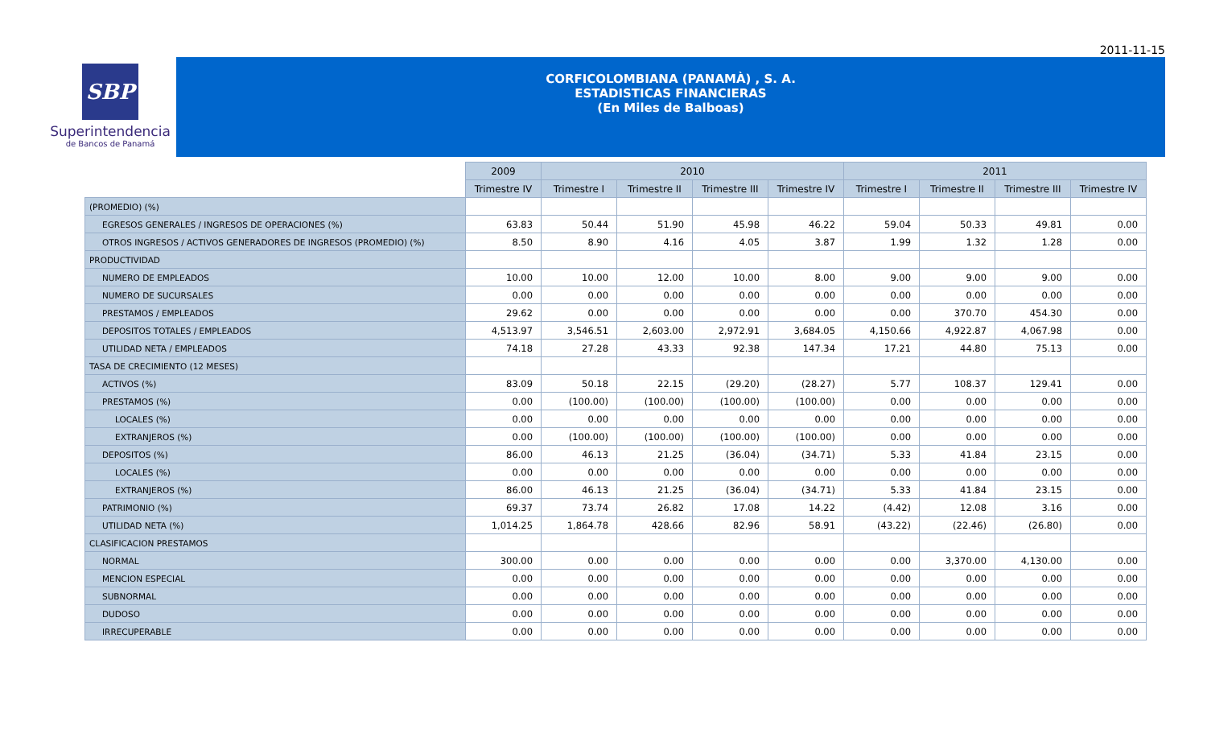2011-11-15
SBP
Superintendencia
de Bancos de Panamá
CORFICOLOMBIANA (PANAMÀ) , S. A.
ESTADISTICAS FINANCIERAS
(En Miles de Balboas)
| | 2009 | 2010 | | | | 2011 | | | |
| --- | --- | --- | --- | --- | --- | --- | --- | --- | --- |
| | Trimestre IV | Trimestre I | Trimestre II | Trimestre III | Trimestre IV | Trimestre I | Trimestre II | Trimestre III | Trimestre IV |
| (PROMEDIO) (%) | | | | | | | | | |
| EGRESOS GENERALES / INGRESOS DE OPERACIONES (%) | 63.83 | 50.44 | 51.90 | 45.98 | 46.22 | 59.04 | 50.33 | 49.81 | 0.00 |
| OTROS INGRESOS / ACTIVOS GENERADORES DE INGRESOS (PROMEDIO) (%) | 8.50 | 8.90 | 4.16 | 4.05 | 3.87 | 1.99 | 1.32 | 1.28 | 0.00 |
| PRODUCTIVIDAD | | | | | | | | | |
| NUMERO DE EMPLEADOS | 10.00 | 10.00 | 12.00 | 10.00 | 8.00 | 9.00 | 9.00 | 9.00 | 0.00 |
| NUMERO DE SUCURSALES | 0.00 | 0.00 | 0.00 | 0.00 | 0.00 | 0.00 | 0.00 | 0.00 | 0.00 |
| PRESTAMOS / EMPLEADOS | 29.62 | 0.00 | 0.00 | 0.00 | 0.00 | 0.00 | 370.70 | 454.30 | 0.00 |
| DEPOSITOS TOTALES / EMPLEADOS | 4,513.97 | 3,546.51 | 2,603.00 | 2,972.91 | 3,684.05 | 4,150.66 | 4,922.87 | 4,067.98 | 0.00 |
| UTILIDAD NETA / EMPLEADOS | 74.18 | 27.28 | 43.33 | 92.38 | 147.34 | 17.21 | 44.80 | 75.13 | 0.00 |
| TASA DE CRECIMIENTO (12 MESES) | | | | | | | | | |
| ACTIVOS (%) | 83.09 | 50.18 | 22.15 | (29.20) | (28.27) | 5.77 | 108.37 | 129.41 | 0.00 |
| PRESTAMOS (%) | 0.00 | (100.00) | (100.00) | (100.00) | (100.00) | 0.00 | 0.00 | 0.00 | 0.00 |
| LOCALES (%) | 0.00 | 0.00 | 0.00 | 0.00 | 0.00 | 0.00 | 0.00 | 0.00 | 0.00 |
| EXTRANJEROS (%) | 0.00 | (100.00) | (100.00) | (100.00) | (100.00) | 0.00 | 0.00 | 0.00 | 0.00 |
| DEPOSITOS (%) | 86.00 | 46.13 | 21.25 | (36.04) | (34.71) | 5.33 | 41.84 | 23.15 | 0.00 |
| LOCALES (%) | 0.00 | 0.00 | 0.00 | 0.00 | 0.00 | 0.00 | 0.00 | 0.00 | 0.00 |
| EXTRANJEROS (%) | 86.00 | 46.13 | 21.25 | (36.04) | (34.71) | 5.33 | 41.84 | 23.15 | 0.00 |
| PATRIMONIO (%) | 69.37 | 73.74 | 26.82 | 17.08 | 14.22 | (4.42) | 12.08 | 3.16 | 0.00 |
| UTILIDAD NETA (%) | 1,014.25 | 1,864.78 | 428.66 | 82.96 | 58.91 | (43.22) | (22.46) | (26.80) | 0.00 |
| CLASIFICACION PRESTAMOS | | | | | | | | | |
| NORMAL | 300.00 | 0.00 | 0.00 | 0.00 | 0.00 | 0.00 | 3,370.00 | 4,130.00 | 0.00 |
| MENCION ESPECIAL | 0.00 | 0.00 | 0.00 | 0.00 | 0.00 | 0.00 | 0.00 | 0.00 | 0.00 |
| SUBNORMAL | 0.00 | 0.00 | 0.00 | 0.00 | 0.00 | 0.00 | 0.00 | 0.00 | 0.00 |
| DUDOSO | 0.00 | 0.00 | 0.00 | 0.00 | 0.00 | 0.00 | 0.00 | 0.00 | 0.00 |
| IRRECUPERABLE | 0.00 | 0.00 | 0.00 | 0.00 | 0.00 | 0.00 | 0.00 | 0.00 | 0.00 |